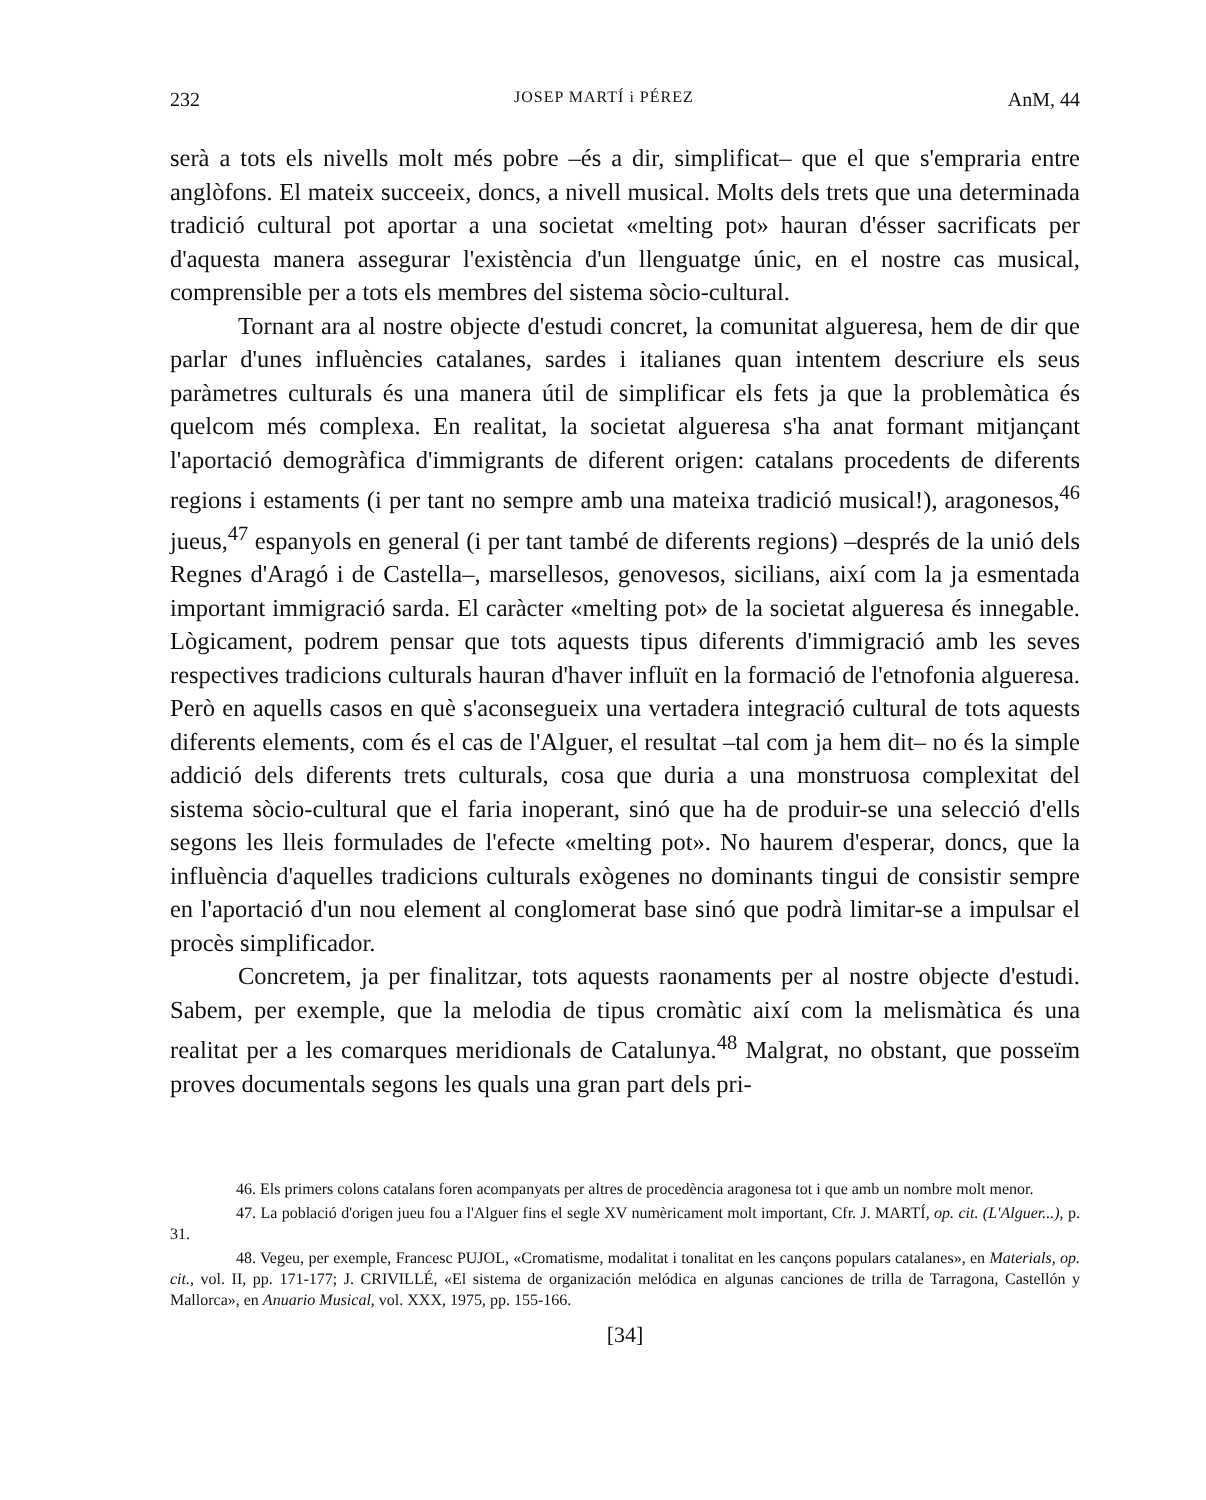232 JOSEP MARTÍ i PÉREZ AnM, 44
serà a tots els nivells molt més pobre –és a dir, simplificat– que el que s'empraria entre anglòfons. El mateix succeeix, doncs, a nivell musical. Molts dels trets que una determinada tradició cultural pot aportar a una societat «melting pot» hauran d'ésser sacrificats per d'aquesta manera assegurar l'existència d'un llenguatge únic, en el nostre cas musical, comprensible per a tots els membres del sistema sòcio-cultural.
Tornant ara al nostre objecte d'estudi concret, la comunitat algueresa, hem de dir que parlar d'unes influències catalanes, sardes i italianes quan intentem descriure els seus paràmetres culturals és una manera útil de simplificar els fets ja que la problemàtica és quelcom més complexa. En realitat, la societat algueresa s'ha anat formant mitjançant l'aportació demogràfica d'immigrants de diferent origen: catalans procedents de diferents regions i estaments (i per tant no sempre amb una mateixa tradició musical!), aragonesos,<sup>46</sup> jueus,<sup>47</sup> espanyols en general (i per tant també de diferents regions) –després de la unió dels Regnes d'Aragó i de Castella–, marsellesos, genovesos, sicilians, així com la ja esmentada important immigració sarda. El caràcter «melting pot» de la societat algueresa és innegable. Lògicament, podrem pensar que tots aquests tipus diferents d'immigració amb les seves respectives tradicions culturals hauran d'haver influït en la formació de l'etnofonia algueresa. Però en aquells casos en què s'aconsegueix una vertadera integració cultural de tots aquests diferents elements, com és el cas de l'Alguer, el resultat –tal com ja hem dit– no és la simple addició dels diferents trets culturals, cosa que duria a una monstruosa complexitat del sistema sòcio-cultural que el faria inoperant, sinó que ha de produir-se una selecció d'ells segons les lleis formulades de l'efecte «melting pot». No haurem d'esperar, doncs, que la influència d'aquelles tradicions culturals exògenes no dominants tingui de consistir sempre en l'aportació d'un nou element al conglomerat base sinó que podrà limitar-se a impulsar el procès simplificador.
Concretem, ja per finalitzar, tots aquests raonaments per al nostre objecte d'estudi. Sabem, per exemple, que la melodia de tipus cromàtic així com la melismàtica és una realitat per a les comarques meridionals de Catalunya.<sup>48</sup> Malgrat, no obstant, que posseïm proves documentals segons les quals una gran part dels pri-
46. Els primers colons catalans foren acompanyats per altres de procedència aragonesa tot i que amb un nombre molt menor.
47. La població d'origen jueu fou a l'Alguer fins el segle XV numèricament molt important, Cfr. J. MARTÍ, op. cit. (L'Alguer...), p. 31.
48. Vegeu, per exemple, Francesc PUJOL, «Cromatisme, modalitat i tonalitat en les cançons populars catalanes», en Materials, op. cit., vol. II, pp. 171-177; J. CRIVILLÉ, «El sistema de organización melódica en algunas canciones de trilla de Tarragona, Castellón y Mallorca», en Anuario Musical, vol. XXX, 1975, pp. 155-166.
[34]